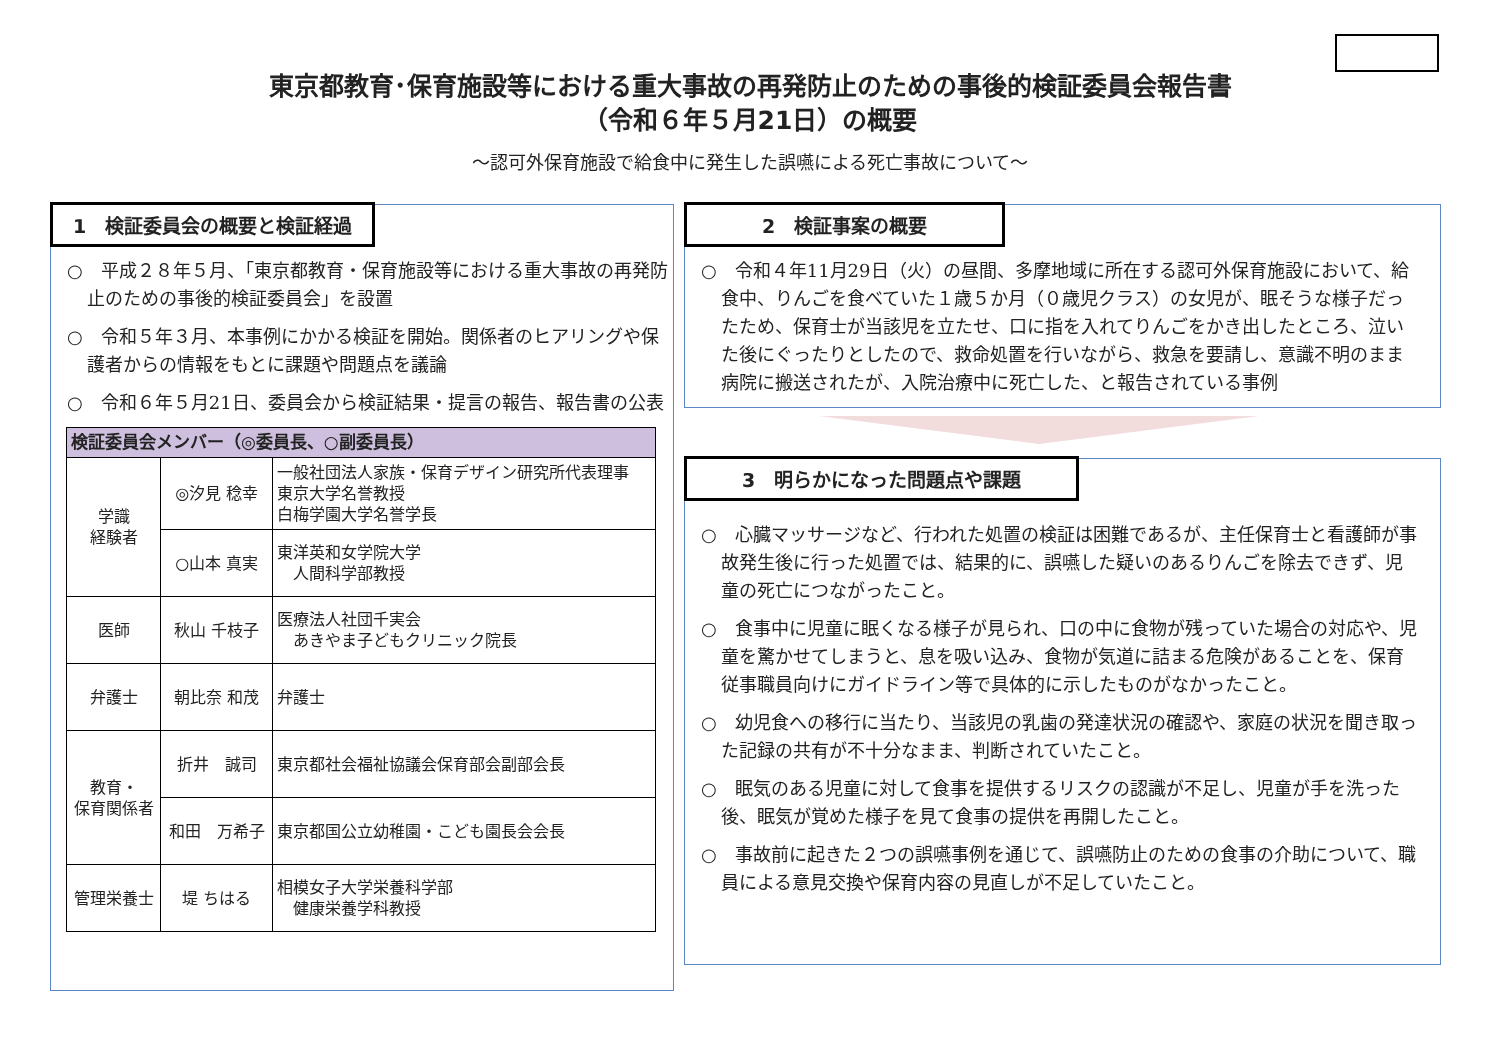東京都教育･保育施設等における重大事故の再発防止のための事後的検証委員会報告書
（令和６年５月21日）の概要
～認可外保育施設で給食中に発生した誤嚥による死亡事故について～
1　検証委員会の概要と検証経過
○　平成２８年５月、「東京都教育・保育施設等における重大事故の再発防止のための事後的検証委員会」を設置
○　令和５年３月、本事例にかかる検証を開始。関係者のヒアリングや保護者からの情報をもとに課題や問題点を議論
○　令和６年５月21日、委員会から検証結果・提言の報告、報告書の公表
| 検証委員会メンバー（◎委員長、○副委員長） | | |
| --- | --- | --- |
| 学識 経験者 | ◎汐見 稔幸 | 一般社団法人家族・保育デザイン研究所代表理事 東京大学名誉教授 白梅学園大学名誉学長 |
| | ○山本 真実 | 東洋英和女学院大学 人間科学部教授 |
| 医師 | 秋山 千枝子 | 医療法人社団千実会 あきやま子どもクリニック院長 |
| 弁護士 | 朝比奈 和茂 | 弁護士 |
| 教育・ 保育関係者 | 折井 誠司 | 東京都社会福祉協議会保育部会副部会長 |
| | 和田 万希子 | 東京都国公立幼稚園・こども園長会会長 |
| 管理栄養士 | 堤 ちはる | 相模女子大学栄養科学部 健康栄養学科教授 |
2　検証事案の概要
○　令和４年11月29日（火）の昼間、多摩地域に所在する認可外保育施設において、給食中、りんごを食べていた１歳５か月（０歳児クラス）の女児が、眠そうな様子だったため、保育士が当該児を立たせ、口に指を入れてりんごをかき出したところ、泣いた後にぐったりとしたので、救命処置を行いながら、救急を要請し、意識不明のまま病院に搬送されたが、入院治療中に死亡した、と報告されている事例
3　明らかになった問題点や課題
○　心臓マッサージなど、行われた処置の検証は困難であるが、主任保育士と看護師が事故発生後に行った処置では、結果的に、誤嚥した疑いのあるりんごを除去できず、児童の死亡につながったこと。
○　食事中に児童に眠くなる様子が見られ、口の中に食物が残っていた場合の対応や、児童を驚かせてしまうと、息を吸い込み、食物が気道に詰まる危険があることを、保育従事職員向けにガイドライン等で具体的に示したものがなかったこと。
○　幼児食への移行に当たり、当該児の乳歯の発達状況の確認や、家庭の状況を聞き取った記録の共有が不十分なまま、判断されていたこと。
○　眠気のある児童に対して食事を提供するリスクの認識が不足し、児童が手を洗った後、眠気が覚めた様子を見て食事の提供を再開したこと。
○　事故前に起きた２つの誤嚥事例を通じて、誤嚥防止のための食事の介助について、職員による意見交換や保育内容の見直しが不足していたこと。